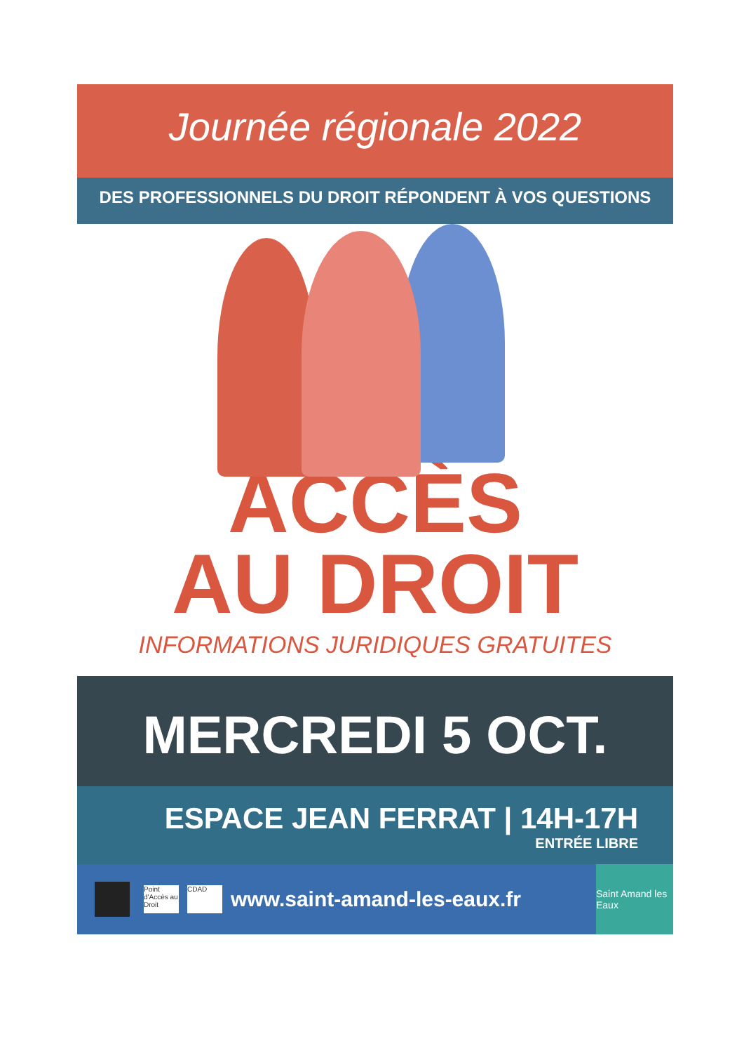Journée régionale 2022
DES PROFESSIONNELS DU DROIT RÉPONDENT À VOS QUESTIONS
ACCÈS
AU DROIT
INFORMATIONS JURIDIQUES GRATUITES
MERCREDI 5 OCT.
ESPACE JEAN FERRAT | 14H-17H
ENTRÉE LIBRE
Point d'Accès au Droit
CDAD
www.saint-amand-les-eaux.fr
Saint Amand les Eaux